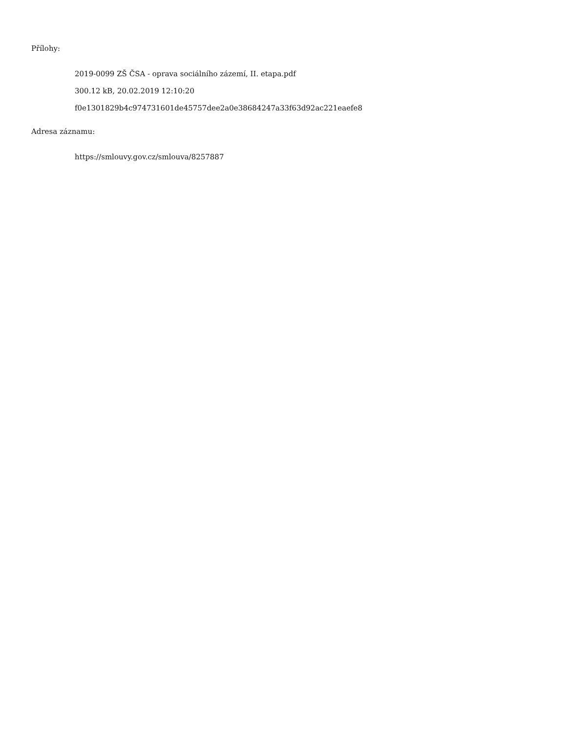Přílohy:
2019-0099 ZŠ ČSA - oprava sociálního zázemí, II. etapa.pdf
300.12 kB, 20.02.2019 12:10:20
f0e1301829b4c974731601de45757dee2a0e38684247a33f63d92ac221eaefe8
Adresa záznamu:
https://smlouvy.gov.cz/smlouva/8257887